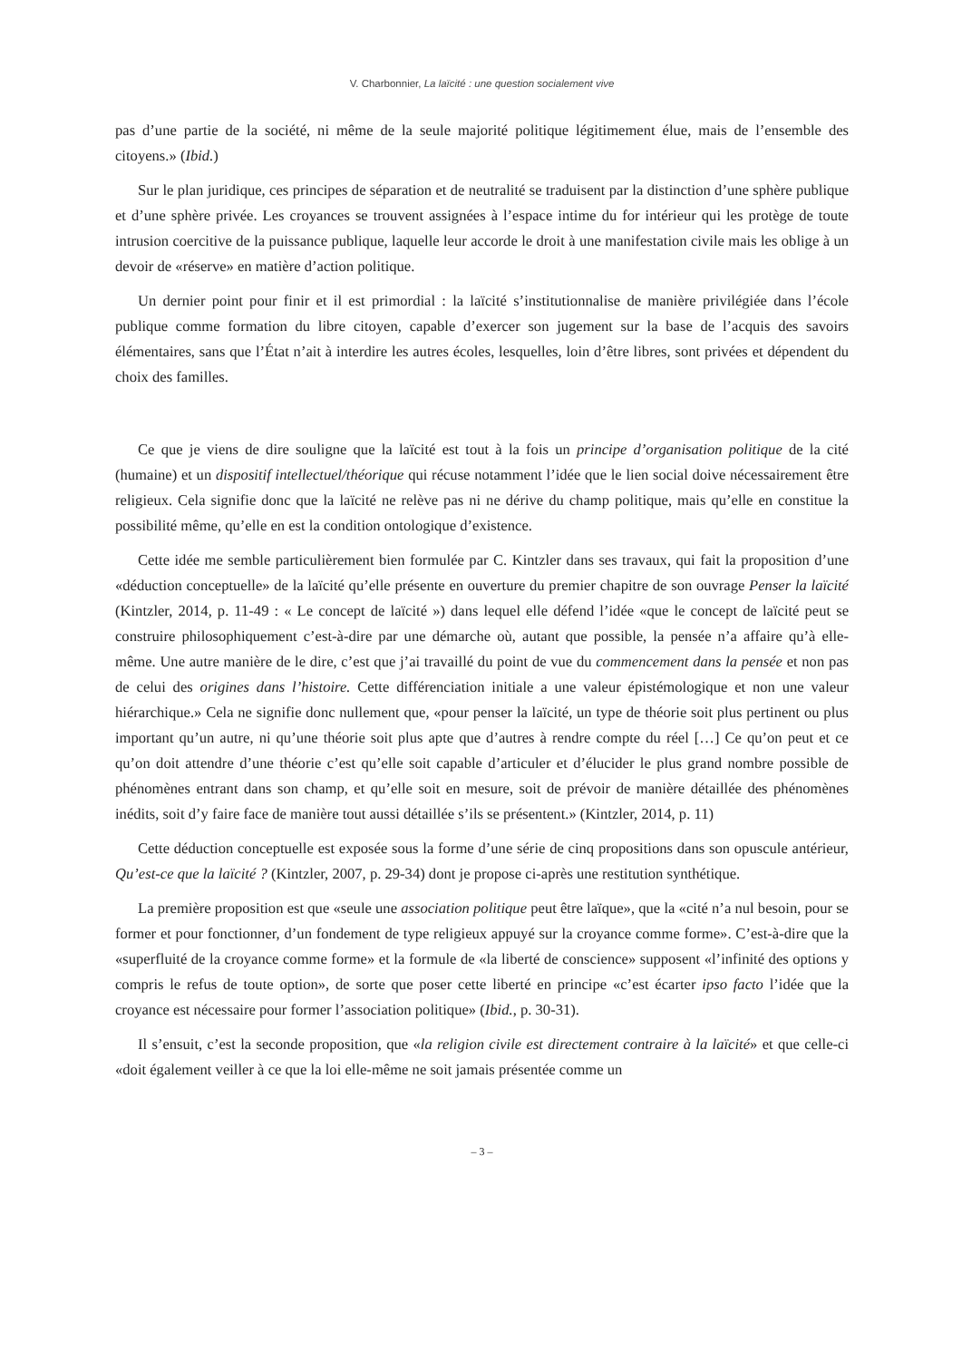V. Charbonnier, La laïcité : une question socialement vive
pas d’une partie de la société, ni même de la seule majorité politique légitimement élue, mais de l’ensemble des citoyens.» (Ibid.)
Sur le plan juridique, ces principes de séparation et de neutralité se traduisent par la distinction d’une sphère publique et d’une sphère privée. Les croyances se trouvent assignées à l’espace intime du for intérieur qui les protège de toute intrusion coercitive de la puissance publique, laquelle leur accorde le droit à une manifestation civile mais les oblige à un devoir de «réserve» en matière d’action politique.
Un dernier point pour finir et il est primordial : la laïcité s’institutionnalise de manière privilégiée dans l’école publique comme formation du libre citoyen, capable d’exercer son jugement sur la base de l’acquis des savoirs élémentaires, sans que l’État n’ait à interdire les autres écoles, lesquelles, loin d’être libres, sont privées et dépendent du choix des familles.
Ce que je viens de dire souligne que la laïcité est tout à la fois un principe d’organisation politique de la cité (humaine) et un dispositif intellectuel/théorique qui récuse notamment l’idée que le lien social doive nécessairement être religieux. Cela signifie donc que la laïcité ne relève pas ni ne dérive du champ politique, mais qu’elle en constitue la possibilité même, qu’elle en est la condition ontologique d’existence.
Cette idée me semble particulièrement bien formulée par C. Kintzler dans ses travaux, qui fait la proposition d’une «déduction conceptuelle» de la laïcité qu’elle présente en ouverture du premier chapitre de son ouvrage Penser la laïcité (Kintzler, 2014, p. 11-49 : « Le concept de laïcité ») dans lequel elle défend l’idée «que le concept de laïcité peut se construire philosophiquement c’est-à-dire par une démarche où, autant que possible, la pensée n’a affaire qu’à elle-même. Une autre manière de le dire, c’est que j’ai travaillé du point de vue du commencement dans la pensée et non pas de celui des origines dans l’histoire. Cette différenciation initiale a une valeur épistémologique et non une valeur hiérarchique.» Cela ne signifie donc nullement que, «pour penser la laïcité, un type de théorie soit plus pertinent ou plus important qu’un autre, ni qu’une théorie soit plus apte que d’autres à rendre compte du réel […] Ce qu’on peut et ce qu’on doit attendre d’une théorie c’est qu’elle soit capable d’articuler et d’élucider le plus grand nombre possible de phénomènes entrant dans son champ, et qu’elle soit en mesure, soit de prévoir de manière détaillée des phénomènes inédits, soit d’y faire face de manière tout aussi détaillée s’ils se présentent.» (Kintzler, 2014, p. 11)
Cette déduction conceptuelle est exposée sous la forme d’une série de cinq propositions dans son opuscule antérieur, Qu’est-ce que la laïcité ? (Kintzler, 2007, p. 29-34) dont je propose ci-après une restitution synthétique.
La première proposition est que «seule une association politique peut être laïque», que la «cité n’a nul besoin, pour se former et pour fonctionner, d’un fondement de type religieux appuyé sur la croyance comme forme». C’est-à-dire que la «superfluité de la croyance comme forme» et la formule de «la liberté de conscience» supposent «l’infinité des options y compris le refus de toute option», de sorte que poser cette liberté en principe «c’est écarter ipso facto l’idée que la croyance est nécessaire pour former l’association politique» (Ibid., p. 30-31).
Il s’ensuit, c’est la seconde proposition, que «la religion civile est directement contraire à la laïcité» et que celle-ci «doit également veiller à ce que la loi elle-même ne soit jamais présentée comme un
– 3 –